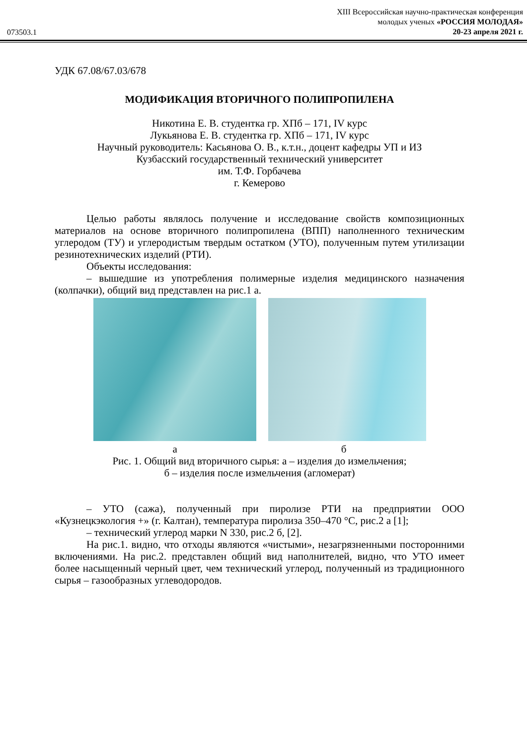073503.1
XIII Всероссийская научно-практическая конференция
молодых ученых «РОССИЯ МОЛОДАЯ»
20-23 апреля 2021 г.
УДК 67.08/67.03/678
МОДИФИКАЦИЯ ВТОРИЧНОГО ПОЛИПРОПИЛЕНА
Никотина Е. В. студентка гр. ХПб – 171, IV курс
Лукьянова Е. В. студентка гр. ХПб – 171, IV курс
Научный руководитель: Касьянова О. В., к.т.н., доцент кафедры УП и ИЗ
Кузбасский государственный технический университет
им. Т.Ф. Горбачева
г. Кемерово
Целью работы являлось получение и исследование свойств композиционных материалов на основе вторичного полипропилена (ВПП) наполненного техническим углеродом (ТУ) и углеродистым твердым остатком (УТО), полученным путем утилизации резинотехнических изделий (РТИ).
Объекты исследования:
– вышедшие из употребления полимерные изделия медицинского назначения (колпачки), общий вид представлен на рис.1 а.
а б
Рис. 1. Общий вид вторичного сырья: а – изделия до измельчения;
б – изделия после измельчения (агломерат)
– УТО (сажа), полученный при пиролизе РТИ на предприятии ООО «Кузнецкэкология +» (г. Калтан), температура пиролиза 350–470 °С, рис.2 а [1];
– технический углерод марки N 330, рис.2 б, [2].
На рис.1. видно, что отходы являются «чистыми», незагрязненными посторонними включениями. На рис.2. представлен общий вид наполнителей, видно, что УТО имеет более насыщенный черный цвет, чем технический углерод, полученный из традиционного сырья – газообразных углеводородов.